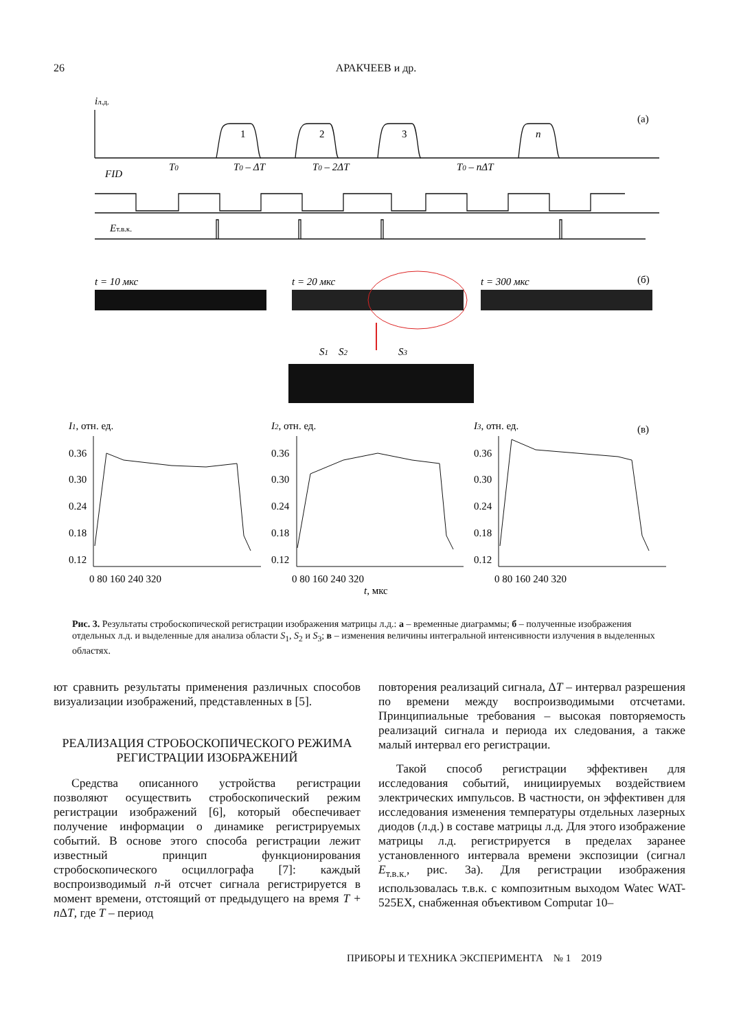26 АРАКЧЕЕВ и др.
iл.д.
FID
Eт.в.к.
T0
T0 – ΔT
T0 – 2ΔT
T0 – nΔT
1
2
3
n
(а)
(б)
(в)
t = 10 мкс
t = 20 мкс
t = 300 мкс
S1
S2
S3
I1, отн. ед.
I2, отн. ед.
I3, отн. ед.
t, мкс
0.36
0.30
0.24
0.18
0.12
0.36
0.30
0.24
0.18
0.12
0.36
0.30
0.24
0.18
0.12
0 80 160 240 320
0 80 160 240 320
0 80 160 240 320
Рис. 3. Результаты стробоскопической регистрации изображения матрицы л.д.: а – временные диаграммы; б – полученные изображения отдельных л.д. и выделенные для анализа области S<sub>1</sub>, S<sub>2</sub> и S<sub>3</sub>; в – изменения величины интегральной интенсивности излучения в выделенных областях.
ют сравнить результаты применения различных способов визуализации изображений, представленных в [5].
РЕАЛИЗАЦИЯ СТРОБОСКОПИЧЕСКОГО РЕЖИМА РЕГИСТРАЦИИ ИЗОБРАЖЕНИЙ
Средства описанного устройства регистрации позволяют осуществить стробоскопический режим регистрации изображений [6], который обеспечивает получение информации о динамике регистрируемых событий. В основе этого способа регистрации лежит известный принцип функционирования стробоскопического осциллографа [7]: каждый воспроизводимый n-й отсчет сигнала регистрируется в момент времени, отстоящий от предыдущего на время T + n ΔT, где T – период
повторения реализаций сигнала, ΔT – интервал разрешения по времени между воспроизводимыми отсчетами. Принципиальные требования – высокая повторяемость реализаций сигнала и периода их следования, а также малый интервал его регистрации.
Такой способ регистрации эффективен для исследования событий, инициируемых воздействием электрических импульсов. В частности, он эффективен для исследования изменения температуры отдельных лазерных диодов (л.д.) в составе матрицы л.д. Для этого изображение матрицы л.д. регистрируется в пределах заранее установленного интервала времени экспозиции (сигнал E<sub>т.в.к.</sub>, рис. 3а). Для регистрации изображения использовалась т.в.к. с композитным выходом Watec WAT-525EX, снабженная объективом Computar 10–
ПРИБОРЫ И ТЕХНИКА ЭКСПЕРИМЕНТА № 1 2019